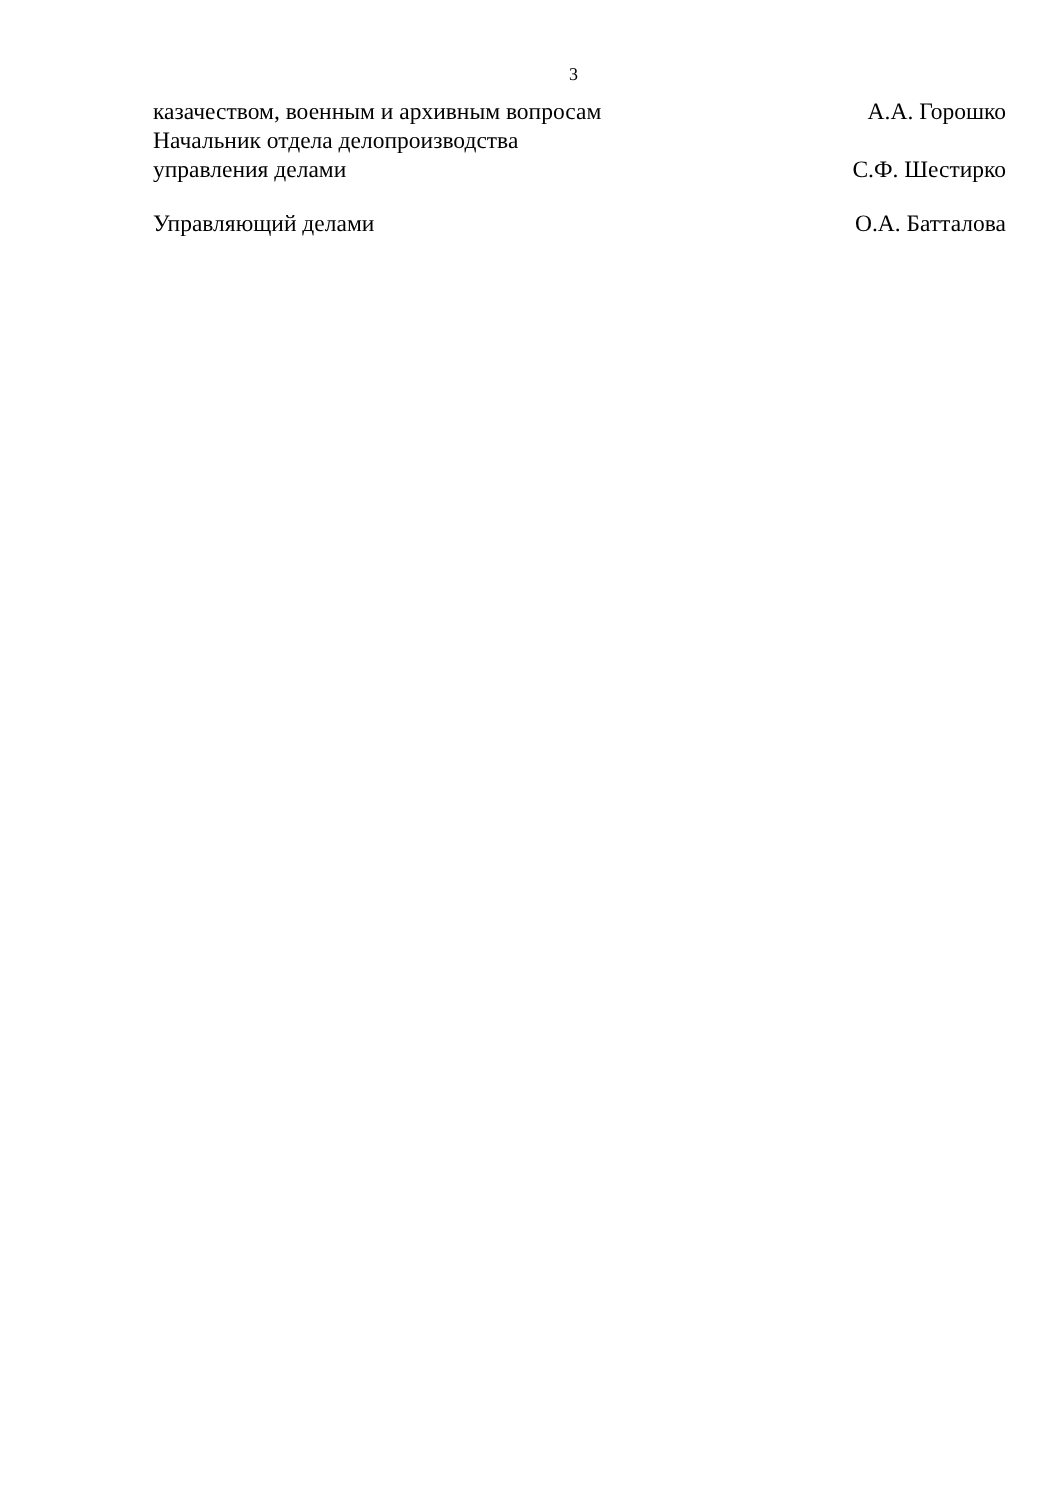3
казачеством, военным и архивным вопросам А.А. Горошко
Начальник отдела делопроизводства
управления делами С.Ф. Шестирко
Управляющий делами О.А. Батталова